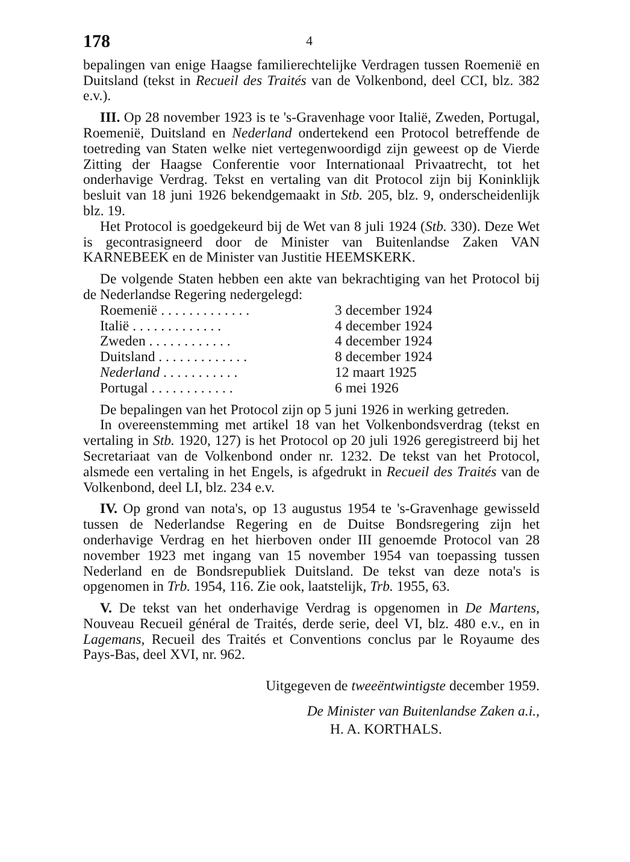178 4
bepalingen van enige Haagse familierechtelijke Verdragen tussen Roemenië en Duitsland (tekst in Recueil des Traités van de Volkenbond, deel CCI, blz. 382 e.v.).
III. Op 28 november 1923 is te 's-Gravenhage voor Italië, Zweden, Portugal, Roemenië, Duitsland en Nederland ondertekend een Protocol betreffende de toetreding van Staten welke niet vertegenwoordigd zijn geweest op de Vierde Zitting der Haagse Conferentie voor Internationaal Privaatrecht, tot het onderhavige Verdrag. Tekst en vertaling van dit Protocol zijn bij Koninklijk besluit van 18 juni 1926 bekendgemaakt in Stb. 205, blz. 9, onderscheidenlijk blz. 19.
Het Protocol is goedgekeurd bij de Wet van 8 juli 1924 (Stb. 330). Deze Wet is gecontrasigneerd door de Minister van Buitenlandse Zaken VAN KARNEBEEK en de Minister van Justitie HEEMSKERK.
De volgende Staten hebben een akte van bekrachtiging van het Protocol bij de Nederlandse Regering nedergelegd:
| Roemenië . . . . . . . . . . . . . | 3 december 1924 |
| Italië . . . . . . . . . . . . . | 4 december 1924 |
| Zweden . . . . . . . . . . . . | 4 december 1924 |
| Duitsland . . . . . . . . . . . . . | 8 december 1924 |
| Nederland . . . . . . . . . . . | 12 maart 1925 |
| Portugal . . . . . . . . . . . . | 6 mei 1926 |
De bepalingen van het Protocol zijn op 5 juni 1926 in werking getreden.
In overeenstemming met artikel 18 van het Volkenbondsverdrag (tekst en vertaling in Stb. 1920, 127) is het Protocol op 20 juli 1926 geregistreerd bij het Secretariaat van de Volkenbond onder nr. 1232. De tekst van het Protocol, alsmede een vertaling in het Engels, is afgedrukt in Recueil des Traités van de Volkenbond, deel LI, blz. 234 e.v.
IV. Op grond van nota's, op 13 augustus 1954 te 's-Gravenhage gewisseld tussen de Nederlandse Regering en de Duitse Bondsregering zijn het onderhavige Verdrag en het hierboven onder III genoemde Protocol van 28 november 1923 met ingang van 15 november 1954 van toepassing tussen Nederland en de Bondsrepubliek Duitsland. De tekst van deze nota's is opgenomen in Trb. 1954, 116. Zie ook, laatstelijk, Trb. 1955, 63.
V. De tekst van het onderhavige Verdrag is opgenomen in De Martens, Nouveau Recueil général de Traités, derde serie, deel VI, blz. 480 e.v., en in Lagemans, Recueil des Traités et Conventions conclus par le Royaume des Pays-Bas, deel XVI, nr. 962.
Uitgegeven de tweeëntwintigste december 1959.
De Minister van Buitenlandse Zaken a.i.,
H. A. KORTHALS.